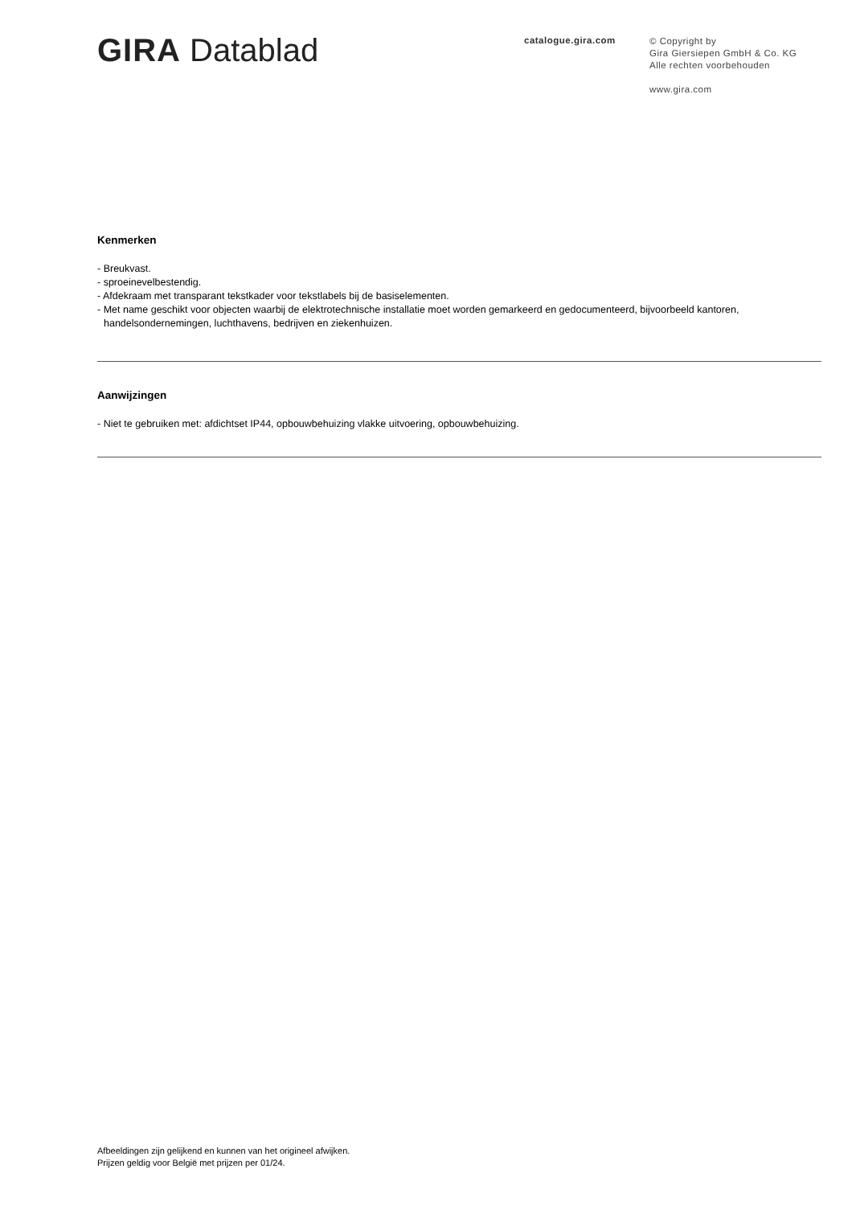GIRA Datablad
catalogue.gira.com
© Copyright by
Gira Giersiepen GmbH & Co. KG
Alle rechten voorbehouden
www.gira.com
Kenmerken
- Breukvast.
- sproeinevelbestendig.
- Afdekraam met transparant tekstkader voor tekstlabels bij de basiselementen.
- Met name geschikt voor objecten waarbij de elektrotechnische installatie moet worden gemarkeerd en gedocumenteerd, bijvoorbeeld kantoren, handelsondernemingen, luchthavens, bedrijven en ziekenhuizen.
Aanwijzingen
- Niet te gebruiken met: afdichtset IP44, opbouwbehuizing vlakke uitvoering, opbouwbehuizing.
Afbeeldingen zijn gelijkend en kunnen van het origineel afwijken.
Prijzen geldig voor België met prijzen per 01/24.